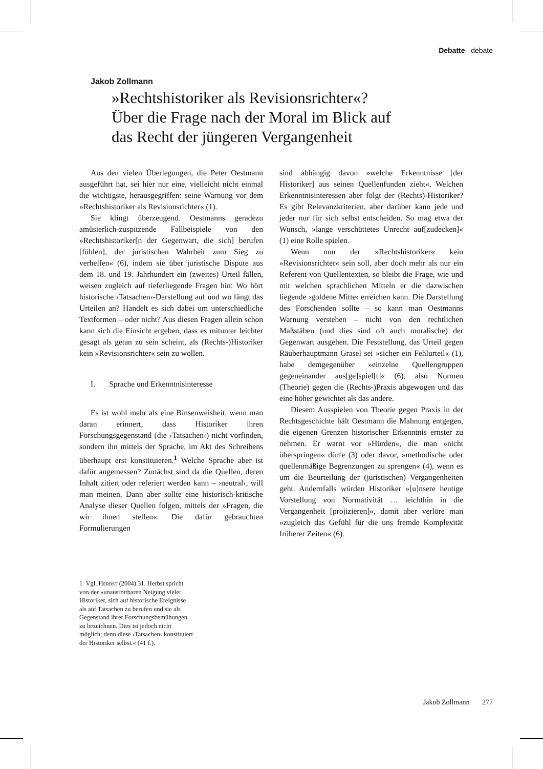Debatte debate
Jakob Zollmann
»Rechtshistoriker als Revisionsrichter«?
Über die Frage nach der Moral im Blick auf
das Recht der jüngeren Vergangenheit
Aus den vielen Überlegungen, die Peter Oestmann ausgeführt hat, sei hier nur eine, vielleicht nicht einmal die wichtigste, herausgegriffen: seine Warnung vor dem »Rechtshistoriker als Revisionsrichter« (1).
Sie klingt überzeugend. Oestmanns geradezu amüsierlich-zuspitzende Fallbeispiele von den »Rechtshistoriker[n der Gegenwart, die sich] berufen [fühlen], der juristischen Wahrheit zum Sieg zu verhelfen« (6), indem sie über juristische Dispute aus dem 18. und 19. Jahrhundert ein (zweites) Urteil fällen, weisen zugleich auf tieferliegende Fragen hin: Wo hört historische ›Tatsachen‹-Darstellung auf und wo fängt das Urteilen an? Handelt es sich dabei um unterschiedliche Textformen – oder nicht? Aus diesen Fragen allein schon kann sich die Einsicht ergeben, dass es mitunter leichter gesagt als getan zu sein scheint, als (Rechts-)Historiker kein »Revisionsrichter« sein zu wollen.
I. Sprache und Erkenntnisinteresse
Es ist wohl mehr als eine Binsenweisheit, wenn man daran erinnert, dass Historiker ihren Forschungsgegenstand (die ›Tatsachen‹) nicht vorfinden, sondern ihn mittels der Sprache, im Akt des Schreibens überhaupt erst konstituieren.<sup>1</sup> Welche Sprache aber ist dafür angemessen? Zunächst sind da die Quellen, deren Inhalt zitiert oder referiert werden kann – ›neutral‹, will man meinen. Dann aber sollte eine historisch-kritische Analyse dieser Quellen folgen, mittels der »Fragen, die wir ihnen stellen«. Die dafür gebrauchten Formulierungen
sind abhängig davon »welche Erkenntnisse [der Historiker] aus seinen Quellenfunden zieht«. Welchen Erkenntnisinteressen aber folgt der (Rechts)-Historiker? Es gibt Relevanzkriterien, aber darüber kann jede und jeder nur für sich selbst entscheiden. So mag etwa der Wunsch, »lange verschüttetes Unrecht auf[zudecken]« (1) eine Rolle spielen.
Wenn nun der »Rechtshistoriker« kein »Revisionsrichter« sein soll, aber doch mehr als nur ein Referent von Quellentexten, so bleibt die Frage, wie und mit welchen sprachlichen Mitteln er die dazwischen liegende ›goldene Mitte‹ erreichen kann. Die Darstellung des Forschenden sollte – so kann man Oestmanns Warnung verstehen – nicht von den rechtlichen Maßstäben (und dies sind oft auch moralische) der Gegenwart ausgehen. Die Feststellung, das Urteil gegen Räuberhauptmann Grasel sei »sicher ein Fehlurteil« (1), habe demgegenüber »einzelne Quellengruppen gegeneinander aus[ge]spiel[t]« (6), also Normen (Theorie) gegen die (Rechts-)Praxis abgewogen und das eine höher gewichtet als das andere.
Diesem Ausspielen von Theorie gegen Praxis in der Rechtsgeschichte hält Oestmann die Mahnung entgegen, die eigenen Grenzen historischer Erkenntnis ernster zu nehmen. Er warnt vor »Hürden«, die man »nicht überspringen« dürfe (3) oder davor, »methodische oder quellenmäßige Begrenzungen zu sprengen« (4), wenn es um die Beurteilung der (juristischen) Vergangenheiten geht. Andernfalls würden Historiker »[u]nsere heutige Vorstellung von Normativität … leichthin in die Vergangenheit [projizieren]«, damit aber verlöre man »zugleich das Gefühl für die uns fremde Komplexität früherer Zeiten« (6).
1 Vgl. Herbst (2004) 31. Herbst spricht von der »unausrottbaren Neigung vieler Historiker, sich auf historische Ereignisse als auf Tatsachen zu berufen und sie als Gegenstand ihrer Forschungsbemühungen zu bezeichnen. Dies ist jedoch nicht möglich; denn diese ›Tatsachen‹ konstituiert der Historiker selbst.« (41 f.).
Jakob Zollmann 277